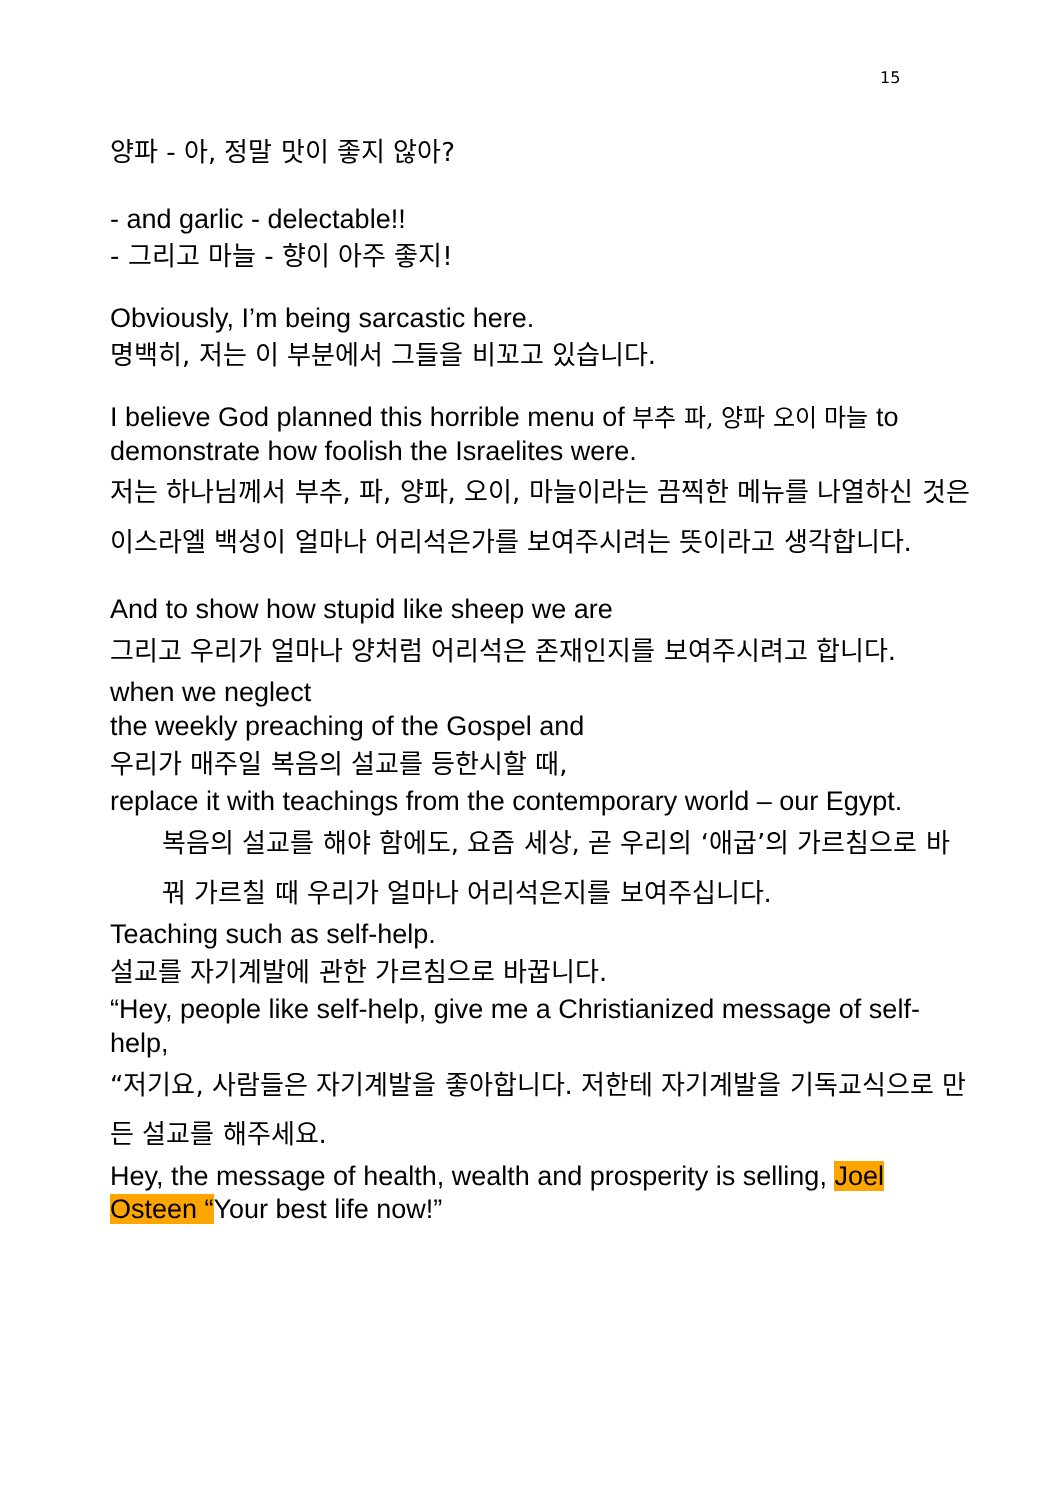15
양파 - 아, 정말 맛이 좋지 않아?
- and garlic - delectable!!
- 그리고 마늘 - 향이 아주 좋지!
Obviously, I’m being sarcastic here.
명백히, 저는 이 부분에서 그들을 비꼬고 있습니다.
I believe God planned this horrible menu of 부추 파, 양파 오이 마늘 to demonstrate how foolish the Israelites were.
저는 하나님께서 부추, 파, 양파, 오이, 마늘이라는 끔찍한 메뉴를 나열하신 것은 이스라엘 백성이 얼마나 어리석은가를 보여주시려는 뜻이라고 생각합니다.
And to show how stupid like sheep we are
그리고 우리가 얼마나 양처럼 어리석은 존재인지를 보여주시려고 합니다.
when we neglect
the weekly preaching of the Gospel and
우리가 매주일 복음의 설교를 등한시할 때,
replace it with teachings from the contemporary world – our Egypt.
복음의 설교를 해야 함에도, 요즘 세상, 곧 우리의 ‘애굽’의 가르침으로 바꿔 가르칠 때 우리가 얼마나 어리석은지를 보여주십니다.
Teaching such as self-help.
설교를 자기계발에 관한 가르침으로 바꿉니다.
“Hey, people like self-help, give me a Christianized message of self-help,
“저기요, 사람들은 자기계발을 좋아합니다. 저한테 자기계발을 기독교식으로 만든 설교를 해주세요.
Hey, the message of health, wealth and prosperity is selling, Joel Osteen “Your best life now!”